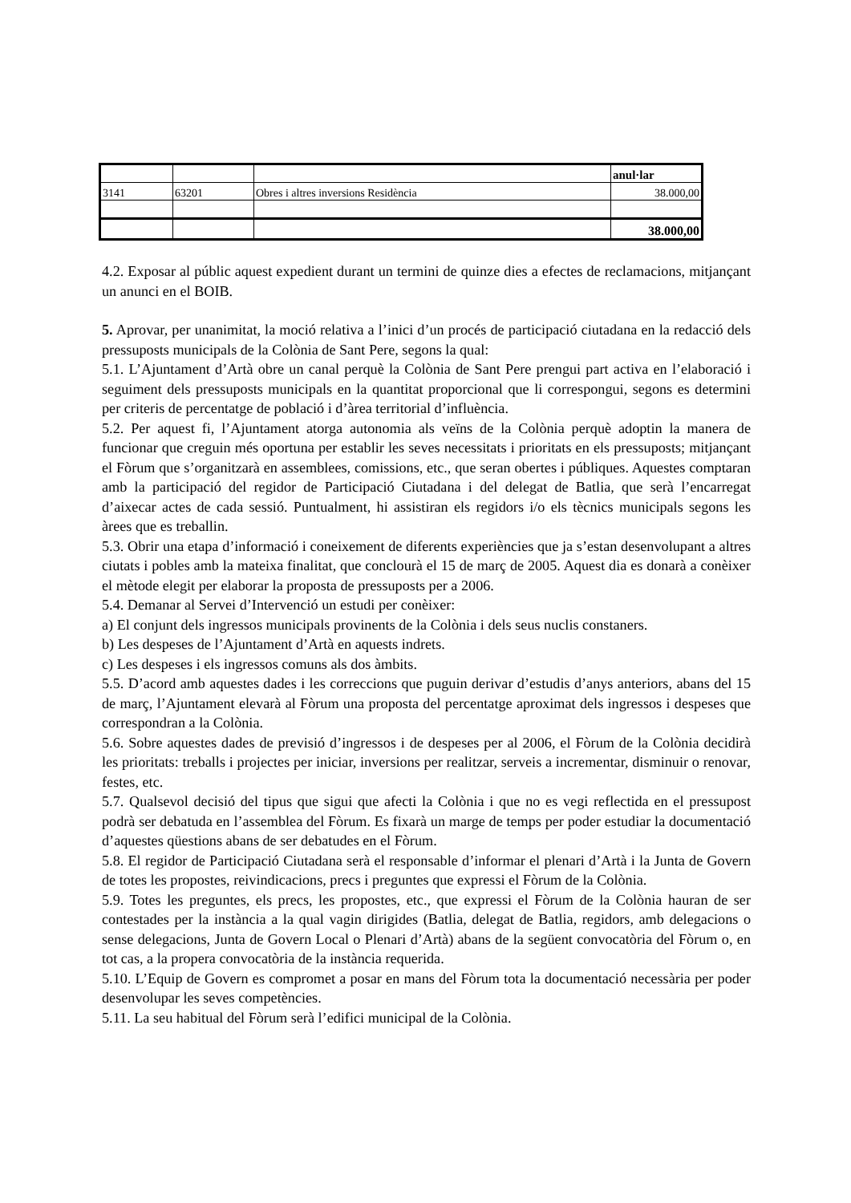| | | | anul·lar |
| 3141 | 63201 | Obres i altres inversions Residència | 38.000,00 |
| | | | 38.000,00 |
4.2. Exposar al públic aquest expedient durant un termini de quinze dies a efectes de reclamacions, mitjançant un anunci en el BOIB.
5. Aprovar, per unanimitat, la moció relativa a l’inici d’un procés de participació ciutadana en la redacció dels pressuposts municipals de la Colònia de Sant Pere, segons la qual:
5.1. L’Ajuntament d’Artà obre un canal perquè la Colònia de Sant Pere prengui part activa en l’elaboració i seguiment dels pressuposts municipals en la quantitat proporcional que li correspongui, segons es determini per criteris de percentatge de població i d’àrea territorial d’influència.
5.2. Per aquest fi, l’Ajuntament atorga autonomia als veïns de la Colònia perquè adoptin la manera de funcionar que creguin més oportuna per establir les seves necessitats i prioritats en els pressuposts; mitjançant el Fòrum que s’organitzarà en assemblees, comissions, etc., que seran obertes i públiques. Aquestes comptaran amb la participació del regidor de Participació Ciutadana i del delegat de Batlia, que serà l’encarregat d’aixecar actes de cada sessió. Puntualment, hi assistiran els regidors i/o els tècnics municipals segons les àrees que es treballin.
5.3. Obrir una etapa d’informació i coneixement de diferents experiències que ja s’estan desenvolupant a altres ciutats i pobles amb la mateixa finalitat, que conclourà el 15 de març de 2005. Aquest dia es donarà a conèixer el mètode elegit per elaborar la proposta de pressuposts per a 2006.
5.4. Demanar al Servei d’Intervenció un estudi per conèixer:
a) El conjunt dels ingressos municipals provinents de la Colònia i dels seus nuclis constaners.
b) Les despeses de l’Ajuntament d’Artà en aquests indrets.
c) Les despeses i els ingressos comuns als dos àmbits.
5.5. D’acord amb aquestes dades i les correccions que puguin derivar d’estudis d’anys anteriors, abans del 15 de març, l’Ajuntament elevarà al Fòrum una proposta del percentatge aproximat dels ingressos i despeses que correspondran a la Colònia.
5.6. Sobre aquestes dades de previsió d’ingressos i de despeses per al 2006, el Fòrum de la Colònia decidirà les prioritats: treballs i projectes per iniciar, inversions per realitzar, serveis a incrementar, disminuir o renovar, festes, etc.
5.7. Qualsevol decisió del tipus que sigui que afecti la Colònia i que no es vegi reflectida en el pressupost podrà ser debatuda en l’assemblea del Fòrum. Es fixarà un marge de temps per poder estudiar la documentació d’aquestes qüestions abans de ser debatudes en el Fòrum.
5.8. El regidor de Participació Ciutadana serà el responsable d’informar el plenari d’Artà i la Junta de Govern de totes les propostes, reivindicacions, precs i preguntes que expressi el Fòrum de la Colònia.
5.9. Totes les preguntes, els precs, les propostes, etc., que expressi el Fòrum de la Colònia hauran de ser contestades per la instància a la qual vagin dirigides (Batlia, delegat de Batlia, regidors, amb delegacions o sense delegacions, Junta de Govern Local o Plenari d’Artà) abans de la següent convocatòria del Fòrum o, en tot cas, a la propera convocatòria de la instància requerida.
5.10. L’Equip de Govern es compromet a posar en mans del Fòrum tota la documentació necessària per poder desenvolupar les seves competències.
5.11. La seu habitual del Fòrum serà l’edifici municipal de la Colònia.